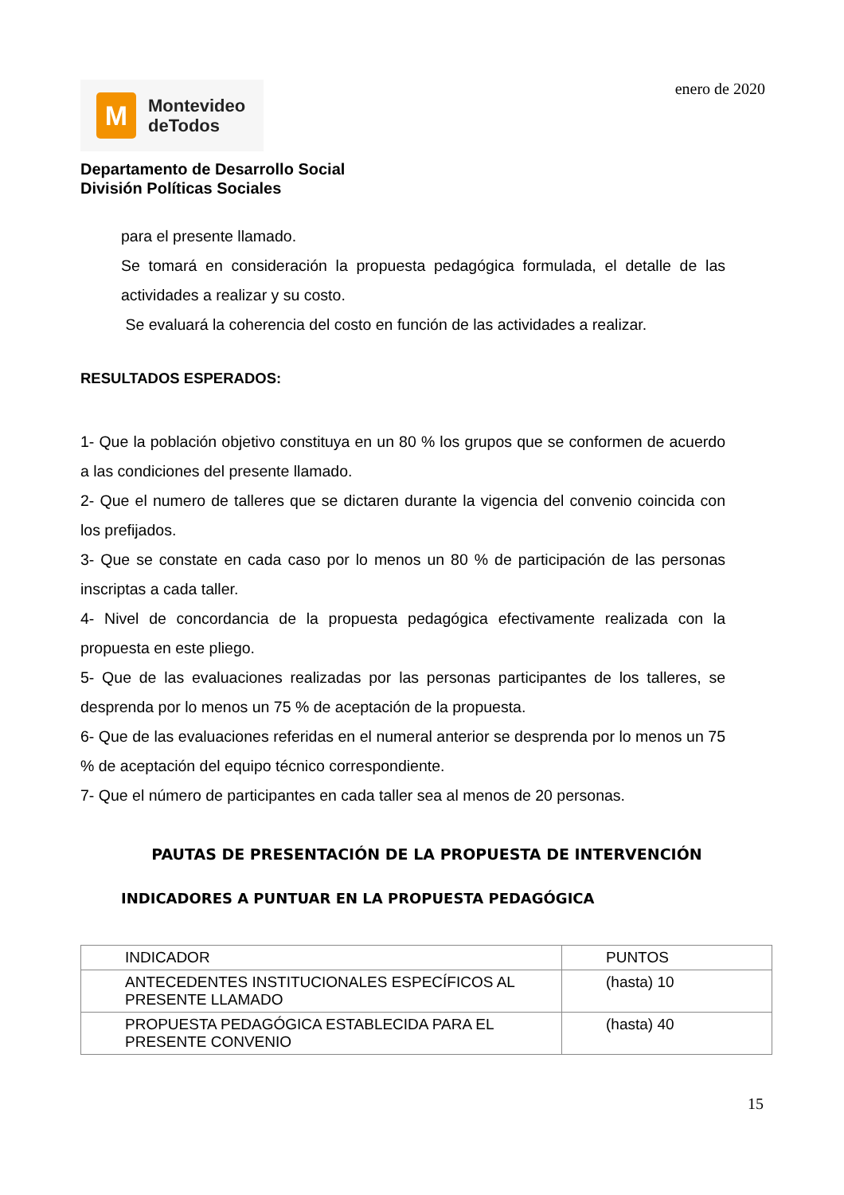M
Montevideo
deTodos
enero de 2020
Departamento de Desarrollo Social
División Políticas Sociales
para el presente llamado.
Se tomará en consideración la propuesta pedagógica formulada, el detalle de las actividades a realizar y su costo.
Se evaluará la coherencia del costo en función de las actividades a realizar.
RESULTADOS ESPERADOS:
1- Que la población objetivo constituya en un 80 % los grupos que se conformen de acuerdo a las condiciones del presente llamado.
2- Que el numero de talleres que se dictaren durante la vigencia del convenio coincida con los prefijados.
3- Que se constate en cada caso por lo menos un 80 % de participación de las personas inscriptas a cada taller.
4- Nivel de concordancia de la propuesta pedagógica efectivamente realizada con la propuesta en este pliego.
5- Que de las evaluaciones realizadas por las personas participantes de los talleres, se desprenda por lo menos un 75 % de aceptación de la propuesta.
6- Que de las evaluaciones referidas en el numeral anterior se desprenda por lo menos un 75 % de aceptación del equipo técnico correspondiente.
7- Que el número de participantes en cada taller sea al menos de 20 personas.
PAUTAS DE PRESENTACIÓN DE LA PROPUESTA DE INTERVENCIÓN
INDICADORES A PUNTUAR EN LA PROPUESTA PEDAGÓGICA
| INDICADOR | PUNTOS |
| ANTECEDENTES INSTITUCIONALES ESPECÍFICOS AL PRESENTE LLAMADO | (hasta) 10 |
| PROPUESTA PEDAGÓGICA ESTABLECIDA PARA EL PRESENTE CONVENIO | (hasta) 40 |
15